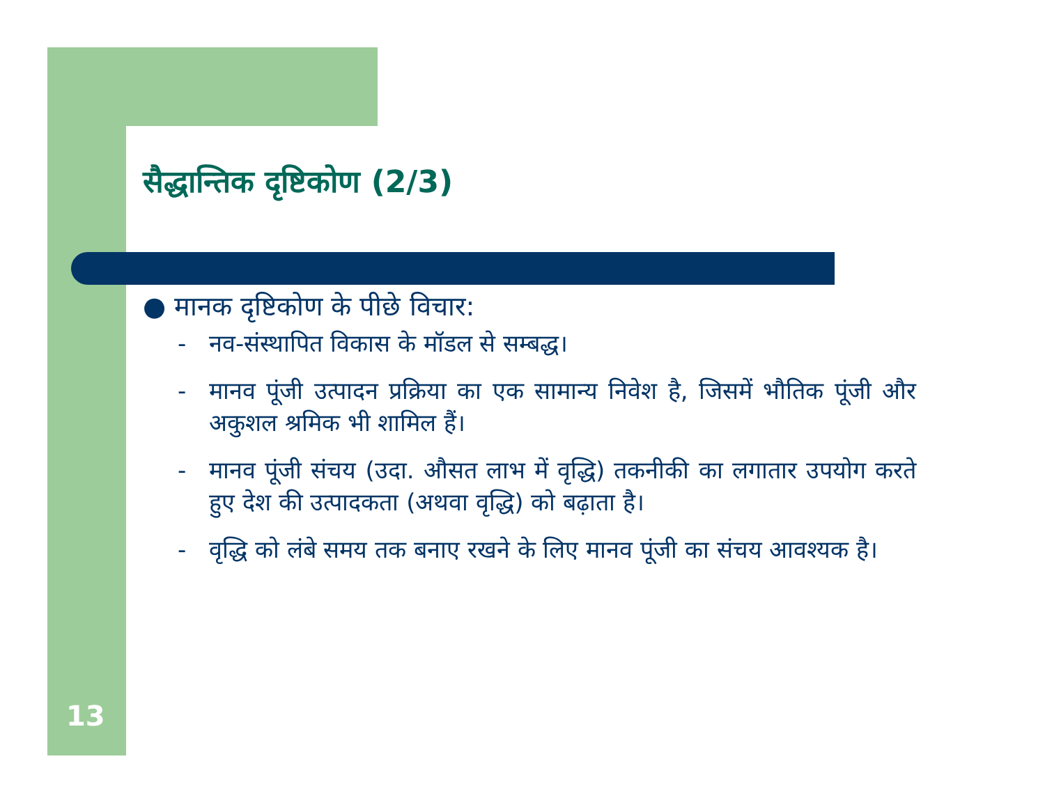सैद्धान्तिक दृष्टिकोण (2/3)
● मानक दृष्टिकोण के पीछे विचार:
- नव-संस्थापित विकास के मॉडल से सम्बद्ध।
- मानव पूंजी उत्पादन प्रक्रिया का एक सामान्य निवेश है, जिसमें भौतिक पूंजी और अकुशल श्रमिक भी शामिल हैं।
- मानव पूंजी संचय (उदा. औसत लाभ में वृद्धि) तकनीकी का लगातार उपयोग करते हुए देश की उत्पादकता (अथवा वृद्धि) को बढ़ाता है।
- वृद्धि को लंबे समय तक बनाए रखने के लिए मानव पूंजी का संचय आवश्यक है।
13